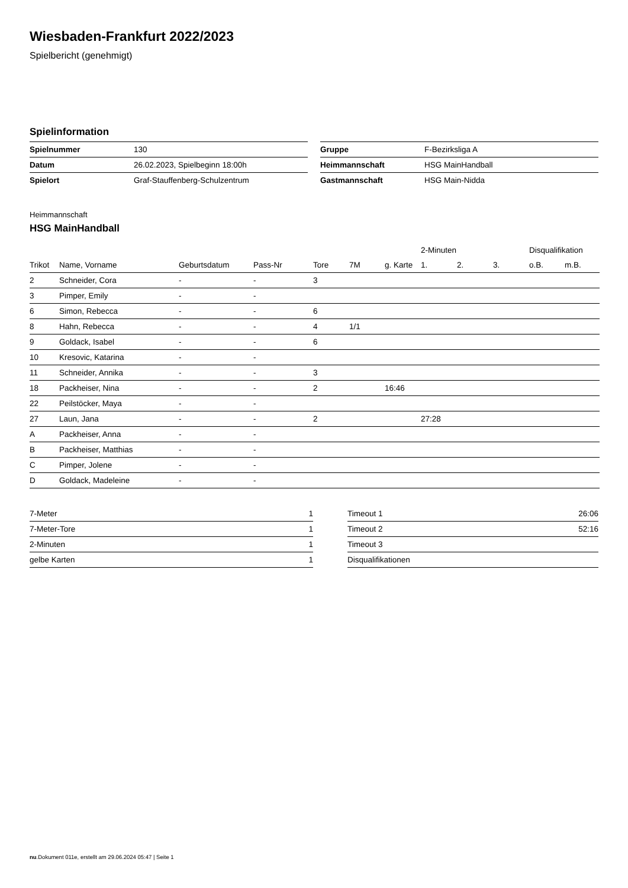Wiesbaden-Frankfurt 2022/2023
Spielbericht (genehmigt)
Spielinformation
| Spielnummer | 130 |
| Datum | 26.02.2023, Spielbeginn 18:00h |
| Spielort | Graf-Stauffenberg-Schulzentrum |
| Gruppe | F-Bezirksliga A |
| Heimmannschaft | HSG MainHandball |
| Gastmannschaft | HSG Main-Nidda |
Heimmannschaft
HSG MainHandball
| | | | | | | | 2-Minuten | | | Disqualifikation | |
| Trikot | Name, Vorname | Geburtsdatum | Pass-Nr | Tore | 7M | g. Karte | 1. | 2. | 3. | o.B. | m.B. |
| 2 | Schneider, Cora | - | - | 3 | | | | | | | |
| 3 | Pimper, Emily | - | - | | | | | | | | |
| 6 | Simon, Rebecca | - | - | 6 | | | | | | | |
| 8 | Hahn, Rebecca | - | - | 4 | 1/1 | | | | | | |
| 9 | Goldack, Isabel | - | - | 6 | | | | | | | |
| 10 | Kresovic, Katarina | - | - | | | | | | | | |
| 11 | Schneider, Annika | - | - | 3 | | | | | | | |
| 18 | Packheiser, Nina | - | - | 2 | | 16:46 | | | | | |
| 22 | Peilstöcker, Maya | - | - | | | | | | | | |
| 27 | Laun, Jana | - | - | 2 | | | 27:28 | | | | |
| A | Packheiser, Anna | - | - | | | | | | | | |
| B | Packheiser, Matthias | - | - | | | | | | | | |
| C | Pimper, Jolene | - | - | | | | | | | | |
| D | Goldack, Madeleine | - | - | | | | | | | | |
| 7-Meter | 1 |
| 7-Meter-Tore | 1 |
| 2-Minuten | 1 |
| gelbe Karten | 1 |
| Timeout 1 | 26:06 |
| Timeout 2 | 52:16 |
| Timeout 3 | |
| Disqualifikationen | |
nu.Dokument 011e, erstellt am 29.06.2024 05:47 | Seite 1